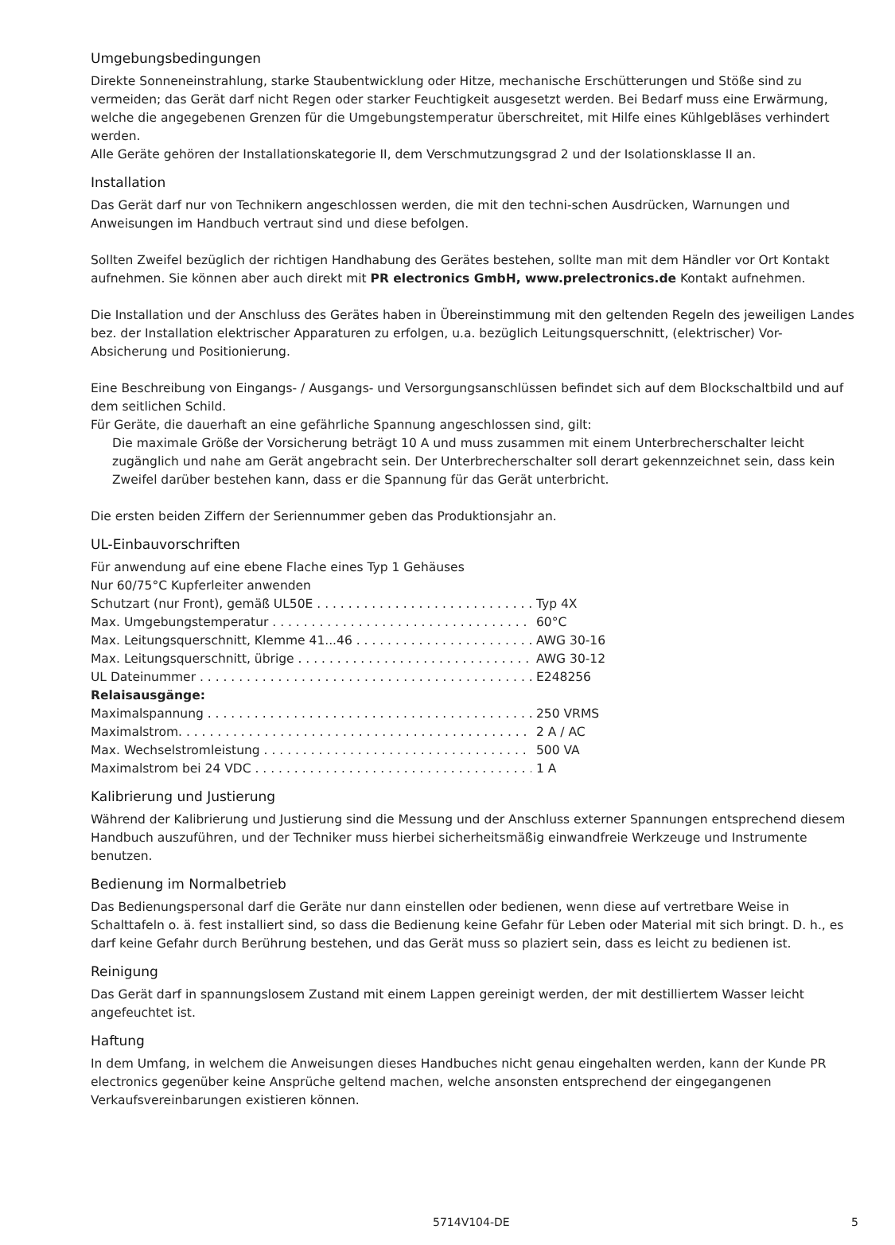Umgebungsbedingungen
Direkte Sonneneinstrahlung, starke Staubentwicklung oder Hitze, mechanische Erschütterungen und Stöße sind zu vermeiden; das Gerät darf nicht Regen oder starker Feuchtigkeit ausgesetzt werden. Bei Bedarf muss eine Erwärmung, welche die angegebenen Grenzen für die Umgebungstemperatur überschreitet, mit Hilfe eines Kühlgebläses verhindert werden.
Alle Geräte gehören der Installationskategorie II, dem Verschmutzungsgrad 2 und der Isolationsklasse II an.
Installation
Das Gerät darf nur von Technikern angeschlossen werden, die mit den techni-schen Ausdrücken, Warnungen und Anweisungen im Handbuch vertraut sind und diese befolgen.
Sollten Zweifel bezüglich der richtigen Handhabung des Gerätes bestehen, sollte man mit dem Händler vor Ort Kontakt aufnehmen. Sie können aber auch direkt mit PR electronics GmbH, www.prelectronics.de Kontakt aufnehmen.
Die Installation und der Anschluss des Gerätes haben in Übereinstimmung mit den geltenden Regeln des jeweiligen Landes bez. der Installation elektrischer Apparaturen zu erfolgen, u.a. bezüglich Leitungsquerschnitt, (elektrischer) Vor-Absicherung und Positionierung.
Eine Beschreibung von Eingangs- / Ausgangs- und Versorgungsanschlüssen befindet sich auf dem Blockschaltbild und auf dem seitlichen Schild.
Für Geräte, die dauerhaft an eine gefährliche Spannung angeschlossen sind, gilt:
Die maximale Größe der Vorsicherung beträgt 10 A und muss zusammen mit einem Unterbrecherschalter leicht zugänglich und nahe am Gerät angebracht sein. Der Unterbrecherschalter soll derart gekennzeichnet sein, dass kein Zweifel darüber bestehen kann, dass er die Spannung für das Gerät unterbricht.
Die ersten beiden Ziffern der Seriennummer geben das Produktionsjahr an.
UL-Einbauvorschriften
Für anwendung auf eine ebene Flache eines Typ 1 Gehäuses
Nur 60/75°C Kupferleiter anwenden
Schutzart (nur Front), gemäß UL50E Typ 4X
Max. Umgebungstemperatur 60°C
Max. Leitungsquerschnitt, Klemme 41...46 AWG 30-16
Max. Leitungsquerschnitt, übrige AWG 30-12
UL Dateinummer E248256
Relaisausgänge:
Maximalspannung 250 VRMS
Maximalstrom. 2 A / AC
Max. Wechselstromleistung 500 VA
Maximalstrom bei 24 VDC 1 A
Kalibrierung und Justierung
Während der Kalibrierung und Justierung sind die Messung und der Anschluss externer Spannungen entsprechend diesem Handbuch auszuführen, und der Techniker muss hierbei sicherheitsmäßig einwandfreie Werkzeuge und Instrumente benutzen.
Bedienung im Normalbetrieb
Das Bedienungspersonal darf die Geräte nur dann einstellen oder bedienen, wenn diese auf vertretbare Weise in Schalttafeln o. ä. fest installiert sind, so dass die Bedienung keine Gefahr für Leben oder Material mit sich bringt. D. h., es darf keine Gefahr durch Berührung bestehen, und das Gerät muss so plaziert sein, dass es leicht zu bedienen ist.
Reinigung
Das Gerät darf in spannungslosem Zustand mit einem Lappen gereinigt werden, der mit destilliertem Wasser leicht angefeuchtet ist.
Haftung
In dem Umfang, in welchem die Anweisungen dieses Handbuches nicht genau eingehalten werden, kann der Kunde PR electronics gegenüber keine Ansprüche geltend machen, welche ansonsten entsprechend der eingegangenen Verkaufsvereinbarungen existieren können.
5714V104-DE 5